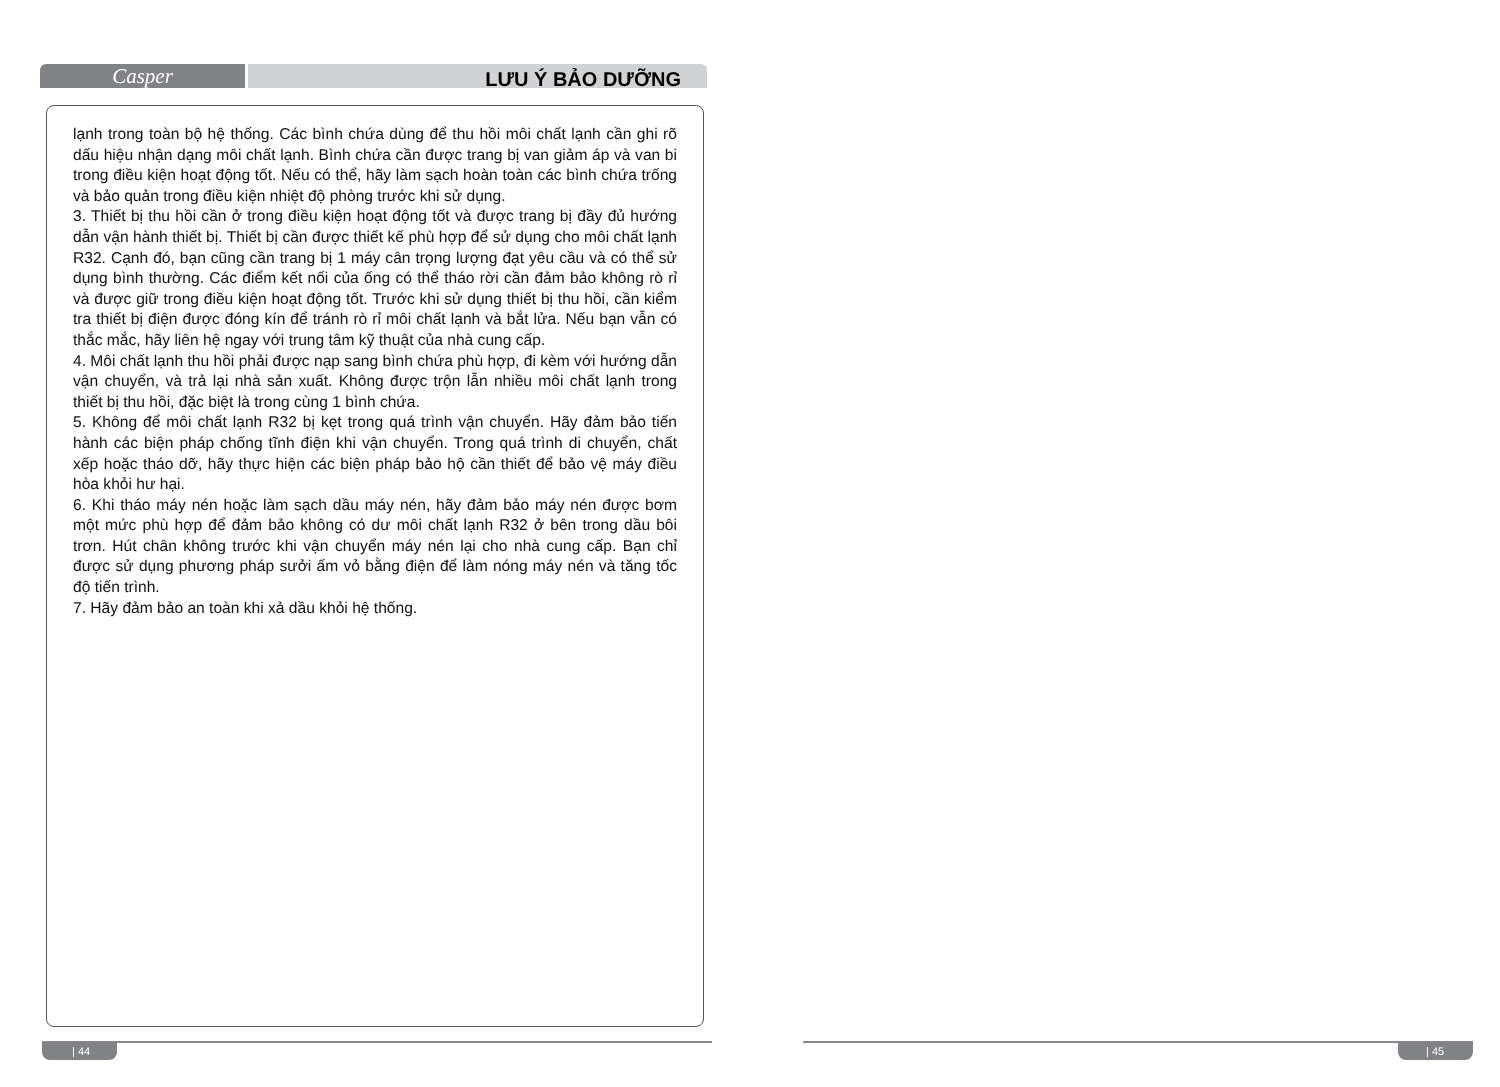Casper
LƯU Ý BẢO DƯỠNG
lạnh trong toàn bộ hệ thống. Các bình chứa dùng để thu hồi môi chất lạnh cần ghi rõ dấu hiệu nhận dạng môi chất lạnh. Bình chứa cần được trang bị van giảm áp và van bi trong điều kiện hoạt động tốt. Nếu có thể, hãy làm sạch hoàn toàn các bình chứa trống và bảo quản trong điều kiện nhiệt độ phòng trước khi sử dụng.
3. Thiết bị thu hồi cần ở trong điều kiện hoạt động tốt và được trang bị đầy đủ hướng dẫn vận hành thiết bị. Thiết bị cần được thiết kế phù hợp để sử dụng cho môi chất lạnh R32. Cạnh đó, bạn cũng cần trang bị 1 máy cân trọng lượng đạt yêu cầu và có thể sử dụng bình thường. Các điểm kết nối của ống có thể tháo rời cần đảm bảo không rò rỉ và được giữ trong điều kiện hoạt động tốt. Trước khi sử dụng thiết bị thu hồi, cần kiểm tra thiết bị điện được đóng kín để tránh rò rỉ môi chất lạnh và bắt lửa. Nếu bạn vẫn có thắc mắc, hãy liên hệ ngay với trung tâm kỹ thuật của nhà cung cấp.
4. Môi chất lạnh thu hồi phải được nạp sang bình chứa phù hợp, đi kèm với hướng dẫn vận chuyển, và trả lại nhà sản xuất. Không được trộn lẫn nhiều môi chất lạnh trong thiết bị thu hồi, đặc biệt là trong cùng 1 bình chứa.
5. Không để môi chất lạnh R32 bị kẹt trong quá trình vận chuyển. Hãy đảm bảo tiến hành các biện pháp chống tĩnh điện khi vận chuyển. Trong quá trình di chuyển, chất xếp hoặc tháo dỡ, hãy thực hiện các biện pháp bảo hộ cần thiết để bảo vệ máy điều hòa khỏi hư hại.
6. Khi tháo máy nén hoặc làm sạch dầu máy nén, hãy đảm bảo máy nén được bơm một mức phù hợp để đảm bảo không có dư môi chất lạnh R32 ở bên trong dầu bôi trơn. Hút chân không trước khi vận chuyển máy nén lại cho nhà cung cấp. Bạn chỉ được sử dụng phương pháp sưởi ấm vỏ bằng điện để làm nóng máy nén và tăng tốc độ tiến trình.
7. Hãy đảm bảo an toàn khi xả dầu khỏi hệ thống.
| 44 | 45